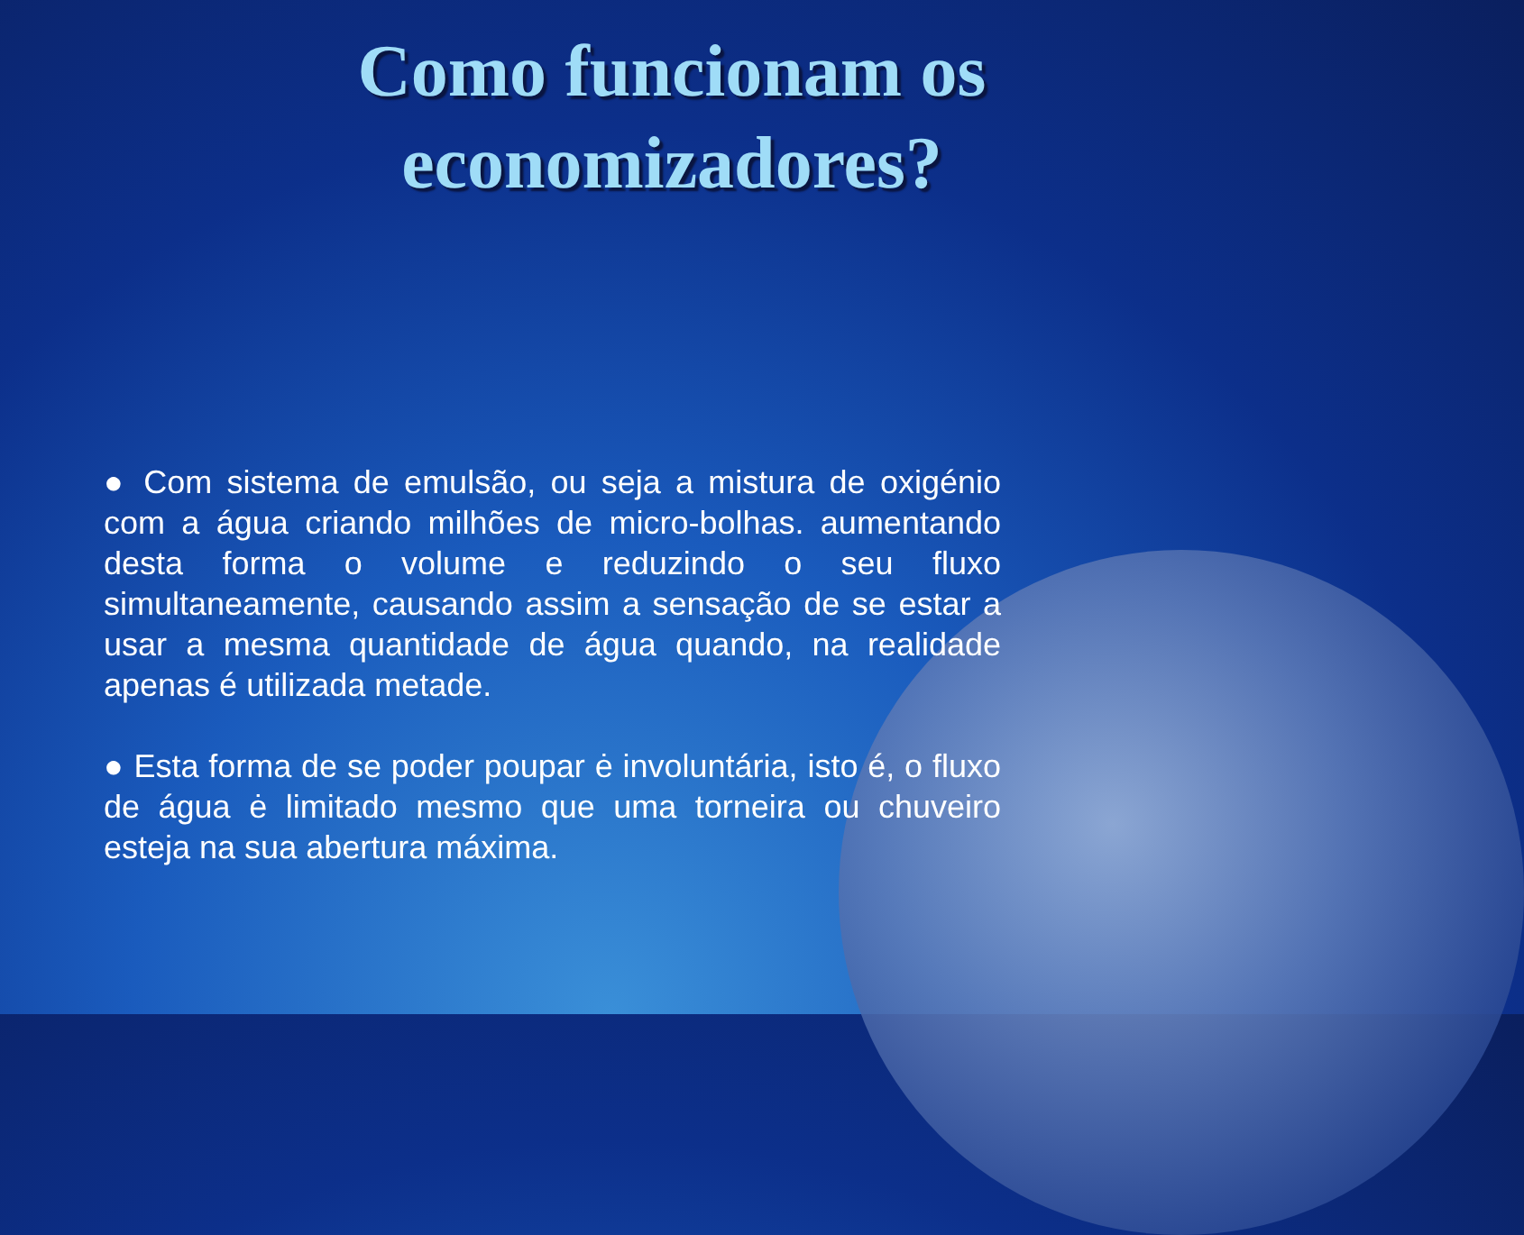Como funcionam os economizadores?
● Com sistema de emulsão, ou seja a mistura de oxigénio com a água criando milhões de micro-bolhas. aumentando desta forma o volume e reduzindo o seu fluxo simultaneamente, causando assim a sensação de se estar a usar a mesma quantidade de água quando, na realidade apenas é utilizada metade.
● Esta forma de se poder poupar ė involuntária, isto é, o fluxo de água ė limitado mesmo que uma torneira ou chuveiro esteja na sua abertura máxima.